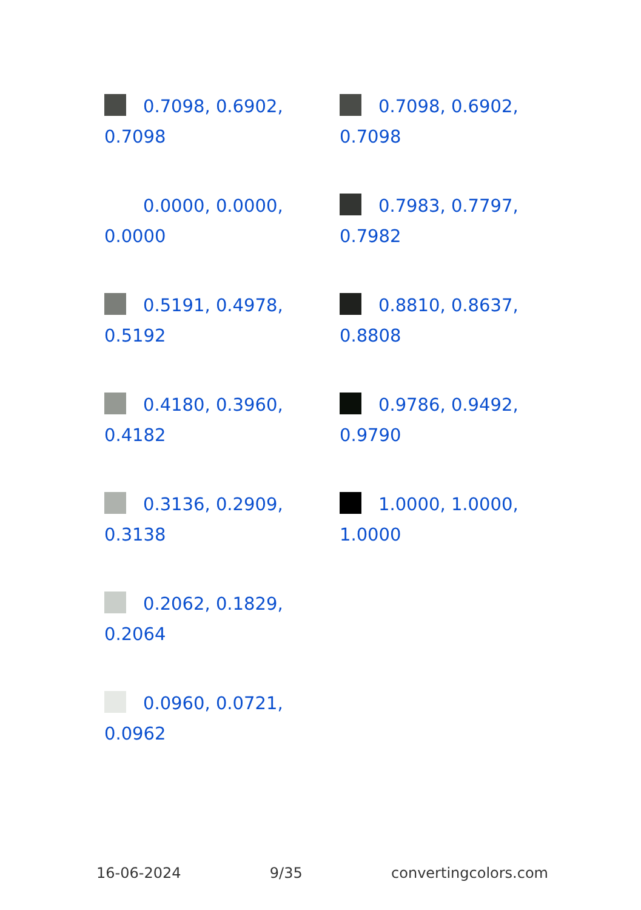0.7098, 0.6902,
0.7098
0.0000, 0.0000,
0.0000
0.5191, 0.4978,
0.5192
0.4180, 0.3960,
0.4182
0.3136, 0.2909,
0.3138
0.2062, 0.1829,
0.2064
0.0960, 0.0721,
0.0962
0.7098, 0.6902,
0.7098
0.7983, 0.7797,
0.7982
0.8810, 0.8637,
0.8808
0.9786, 0.9492,
0.9790
1.0000, 1.0000,
1.0000
16-06-2024 9/35 convertingcolors.com